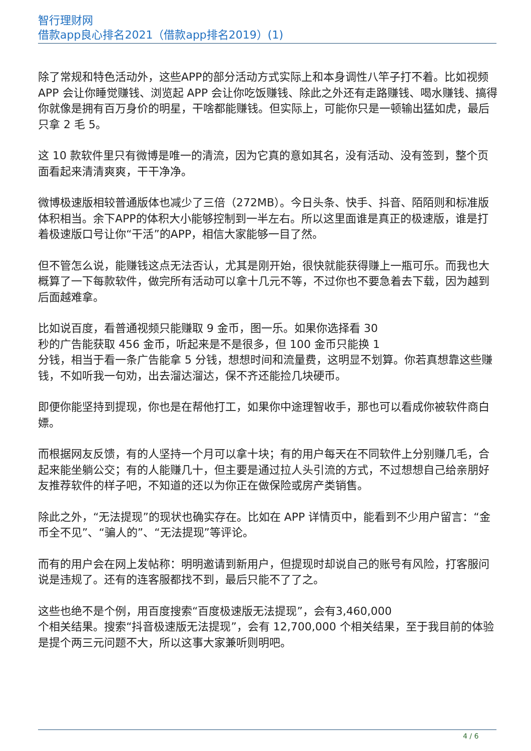智行理财网
借款app良心排名2021（借款app排名2019）(1)
除了常规和特色活动外，这些APP的部分活动方式实际上和本身调性八竿子打不着。比如视频 APP 会让你睡觉赚钱、浏览起 APP 会让你吃饭赚钱、除此之外还有走路赚钱、喝水赚钱、搞得你就像是拥有百万身价的明星，干啥都能赚钱。但实际上，可能你只是一顿输出猛如虎，最后只拿 2 毛 5。
这 10 款软件里只有微博是唯一的清流，因为它真的意如其名，没有活动、没有签到，整个页面看起来清清爽爽，干干净净。
微博极速版相较普通版体也减少了三倍（272MB）。今日头条、快手、抖音、陌陌则和标准版体积相当。余下APP的体积大小能够控制到一半左右。所以这里面谁是真正的极速版，谁是打着极速版口号让你“干活”的APP，相信大家能够一目了然。
但不管怎么说，能赚钱这点无法否认，尤其是刚开始，很快就能获得赚上一瓶可乐。而我也大概算了一下每款软件，做完所有活动可以拿十几元不等，不过你也不要急着去下载，因为越到后面越难拿。
比如说百度，看普通视频只能赚取 9 金币，图一乐。如果你选择看 30
秒的广告能获取 456 金币，听起来是不是很多，但 100 金币只能换 1
分钱，相当于看一条广告能拿 5 分钱，想想时间和流量费，这明显不划算。你若真想靠这些赚钱，不如听我一句劝，出去溜达溜达，保不齐还能捡几块硬币。
即便你能坚持到提现，你也是在帮他打工，如果你中途理智收手，那也可以看成你被软件商白嫖。
而根据网友反馈，有的人坚持一个月可以拿十块；有的用户每天在不同软件上分别赚几毛，合起来能坐躺公交；有的人能赚几十，但主要是通过拉人头引流的方式，不过想想自己给亲朋好友推荐软件的样子吧，不知道的还以为你正在做保险或房产类销售。
除此之外，“无法提现”的现状也确实存在。比如在 APP 详情页中，能看到不少用户留言：“金币全不见”、“骗人的”、“无法提现”等评论。
而有的用户会在网上发帖称：明明邀请到新用户，但提现时却说自己的账号有风险，打客服问说是违规了。还有的连客服都找不到，最后只能不了了之。
这些也绝不是个例，用百度搜索“百度极速版无法提现”，会有3,460,000
个相关结果。搜索“抖音极速版无法提现”，会有 12,700,000 个相关结果，至于我目前的体验是提个两三元问题不大，所以这事大家兼听则明吧。
4 / 6